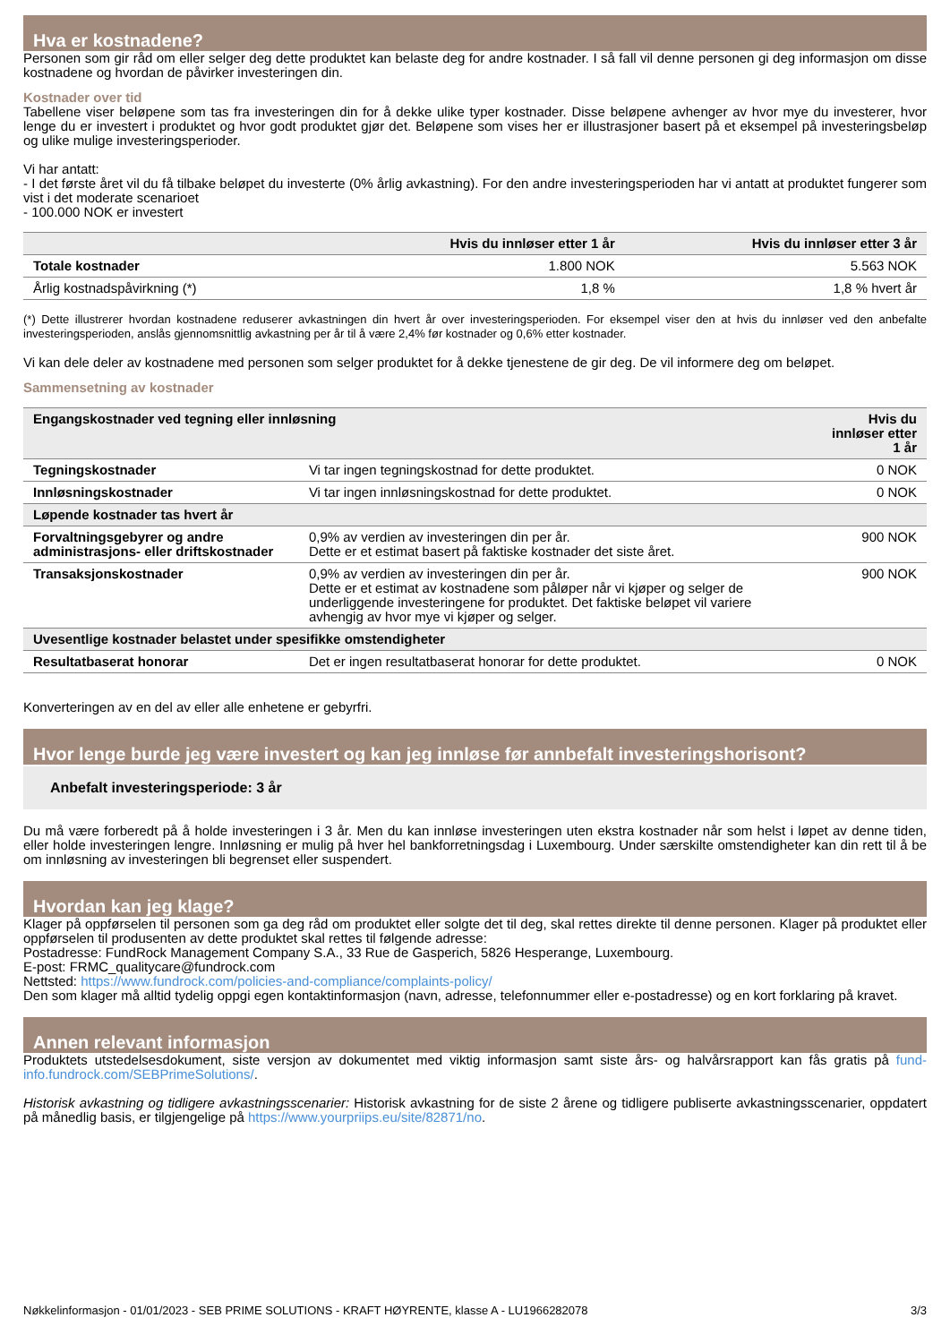Hva er kostnadene?
Personen som gir råd om eller selger deg dette produktet kan belaste deg for andre kostnader. I så fall vil denne personen gi deg informasjon om disse kostnadene og hvordan de påvirker investeringen din.
Kostnader over tid
Tabellene viser beløpene som tas fra investeringen din for å dekke ulike typer kostnader. Disse beløpene avhenger av hvor mye du investerer, hvor lenge du er investert i produktet og hvor godt produktet gjør det. Beløpene som vises her er illustrasjoner basert på et eksempel på investeringsbeløp og ulike mulige investeringsperioder.
Vi har antatt:
- I det første året vil du få tilbake beløpet du investerte (0% årlig avkastning). For den andre investeringsperioden har vi antatt at produktet fungerer som vist i det moderate scenarioet
- 100.000 NOK er investert
| | Hvis du innløser etter 1 år | Hvis du innløser etter 3 år |
| --- | --- | --- |
| Totale kostnader | 1.800 NOK | 5.563 NOK |
| Årlig kostnadspåvirkning (*) | 1,8 % | 1,8 % hvert år |
(*) Dette illustrerer hvordan kostnadene reduserer avkastningen din hvert år over investeringsperioden. For eksempel viser den at hvis du innløser ved den anbefalte investeringsperioden, anslås gjennomsnittlig avkastning per år til å være 2,4% før kostnader og 0,6% etter kostnader.
Vi kan dele deler av kostnadene med personen som selger produktet for å dekke tjenestene de gir deg. De vil informere deg om beløpet.
Sammensetning av kostnader
| Engangskostnader ved tegning eller innløsning | | Hvis du innløser etter 1 år |
| --- | --- | --- |
| Tegningskostnader | Vi tar ingen tegningskostnad for dette produktet. | 0 NOK |
| Innløsningskostnader | Vi tar ingen innløsningskostnad for dette produktet. | 0 NOK |
| Løpende kostnader tas hvert år | | |
| Forvaltningsgebyrer og andre administrasjons- eller driftskostnader | 0,9% av verdien av investeringen din per år. Dette er et estimat basert på faktiske kostnader det siste året. | 900 NOK |
| Transaksjonskostnader | 0,9% av verdien av investeringen din per år. Dette er et estimat av kostnadene som påløper når vi kjøper og selger de underliggende investeringene for produktet. Det faktiske beløpet vil variere avhengig av hvor mye vi kjøper og selger. | 900 NOK |
| Uvesentlige kostnader belastet under spesifikke omstendigheter | | |
| Resultatbaserat honorar | Det er ingen resultatbaserat honorar for dette produktet. | 0 NOK |
Konverteringen av en del av eller alle enhetene er gebyrfri.
Hvor lenge burde jeg være investert og kan jeg innløse før annbefalt investeringshorisont?
Anbefalt investeringsperiode: 3 år
Du må være forberedt på å holde investeringen i 3 år. Men du kan innløse investeringen uten ekstra kostnader når som helst i løpet av denne tiden, eller holde investeringen lengre. Innløsning er mulig på hver hel bankforretningsdag i Luxembourg. Under særskilte omstendigheter kan din rett til å be om innløsning av investeringen bli begrenset eller suspendert.
Hvordan kan jeg klage?
Klager på oppførselen til personen som ga deg råd om produktet eller solgte det til deg, skal rettes direkte til denne personen. Klager på produktet eller oppførselen til produsenten av dette produktet skal rettes til følgende adresse:
Postadresse: FundRock Management Company S.A., 33 Rue de Gasperich, 5826 Hesperange, Luxembourg.
E-post: FRMC_qualitycare@fundrock.com
Nettsted: https://www.fundrock.com/policies-and-compliance/complaints-policy/
Den som klager må alltid tydelig oppgi egen kontaktinformasjon (navn, adresse, telefonnummer eller e-postadresse) og en kort forklaring på kravet.
Annen relevant informasjon
Produktets utstedelsesdokument, siste versjon av dokumentet med viktig informasjon samt siste års- og halvårsrapport kan fås gratis på fund-info.fundrock.com/SEBPrimeSolutions/.
Historisk avkastning og tidligere avkastningsscenarier: Historisk avkastning for de siste 2 årene og tidligere publiserte avkastningsscenarier, oppdatert på månedlig basis, er tilgjengelige på https://www.yourpriips.eu/site/82871/no.
Nøkkelinformasjon - 01/01/2023 - SEB PRIME SOLUTIONS - KRAFT HØYRENTE, klasse A - LU1966282078 3/3